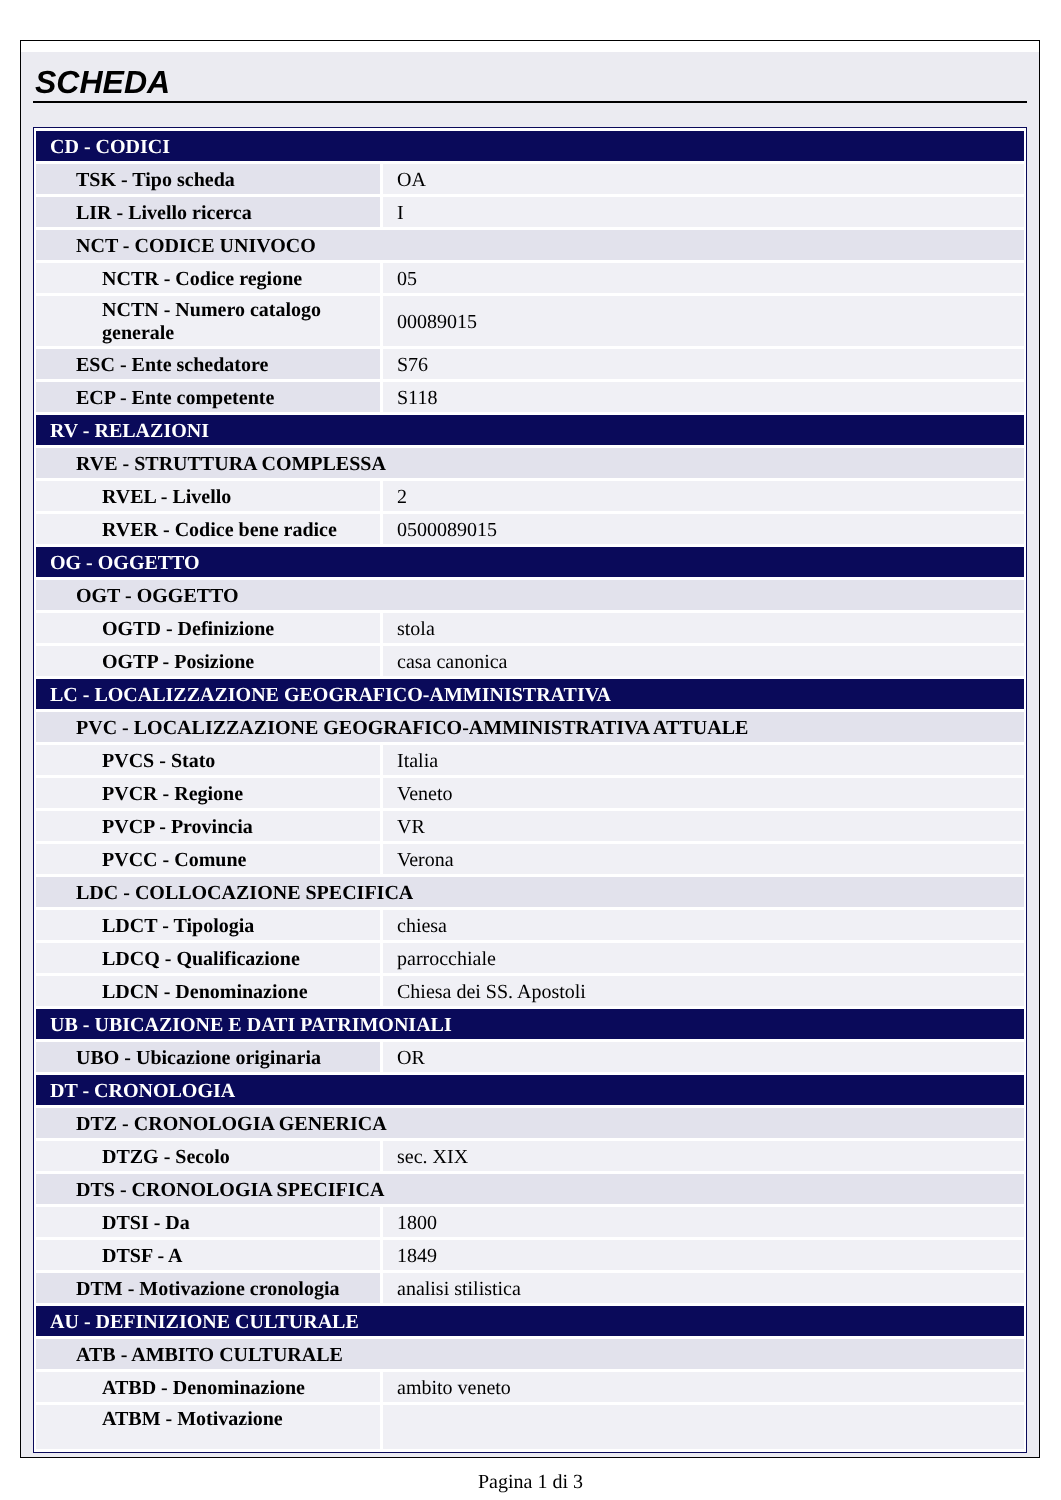SCHEDA
| CD - CODICI | |
| TSK - Tipo scheda | OA |
| LIR - Livello ricerca | I |
| NCT - CODICE UNIVOCO | |
| NCTR - Codice regione | 05 |
| NCTN - Numero catalogo generale | 00089015 |
| ESC - Ente schedatore | S76 |
| ECP - Ente competente | S118 |
| RV - RELAZIONI | |
| RVE - STRUTTURA COMPLESSA | |
| RVEL - Livello | 2 |
| RVER - Codice bene radice | 0500089015 |
| OG - OGGETTO | |
| OGT - OGGETTO | |
| OGTD - Definizione | stola |
| OGTP - Posizione | casa canonica |
| LC - LOCALIZZAZIONE GEOGRAFICO-AMMINISTRATIVA | |
| PVC - LOCALIZZAZIONE GEOGRAFICO-AMMINISTRATIVA ATTUALE | |
| PVCS - Stato | Italia |
| PVCR - Regione | Veneto |
| PVCP - Provincia | VR |
| PVCC - Comune | Verona |
| LDC - COLLOCAZIONE SPECIFICA | |
| LDCT - Tipologia | chiesa |
| LDCQ - Qualificazione | parrocchiale |
| LDCN - Denominazione | Chiesa dei SS. Apostoli |
| UB - UBICAZIONE E DATI PATRIMONIALI | |
| UBO - Ubicazione originaria | OR |
| DT - CRONOLOGIA | |
| DTZ - CRONOLOGIA GENERICA | |
| DTZG - Secolo | sec. XIX |
| DTS - CRONOLOGIA SPECIFICA | |
| DTSI - Da | 1800 |
| DTSF - A | 1849 |
| DTM - Motivazione cronologia | analisi stilistica |
| AU - DEFINIZIONE CULTURALE | |
| ATB - AMBITO CULTURALE | |
| ATBD - Denominazione | ambito veneto |
| ATBM - Motivazione | |
Pagina 1 di 3